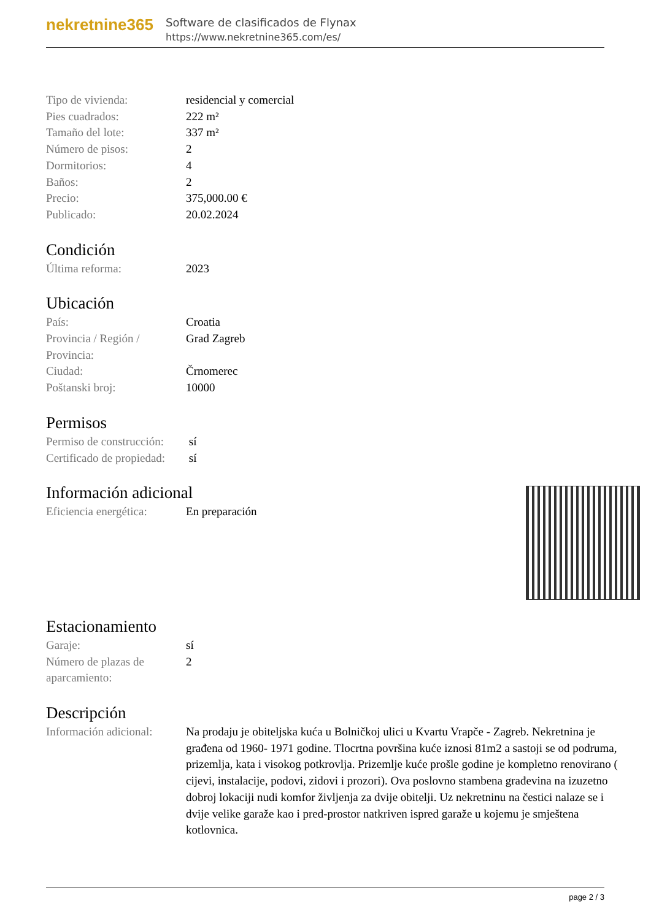nekretnine365
Software de clasificados de Flynax
https://www.nekretnine365.com/es/
| Tipo de vivienda: | residencial y comercial |
| Pies cuadrados: | 222 m² |
| Tamaño del lote: | 337 m² |
| Número de pisos: | 2 |
| Dormitorios: | 4 |
| Baños: | 2 |
| Precio: | 375,000.00 € |
| Publicado: | 20.02.2024 |
Condición
| Última reforma: | 2023 |
Ubicación
| País: | Croatia |
| Provincia / Región / Provincia: | Grad Zagreb |
| Ciudad: | Črnomerec |
| Poštanski broj: | 10000 |
Permisos
| Permiso de construcción: | sí |
| Certificado de propiedad: | sí |
Información adicional
| Eficiencia energética: | En preparación |
Estacionamiento
| Garaje: | sí |
| Número de plazas de aparcamiento: | 2 |
Descripción
| Información adicional: | Na prodaju je obiteljska kuća u Bolničkoj ulici u Kvartu Vrapče - Zagreb. Nekretnina je građena od 1960- 1971 godine. Tlocrtna površina kuće iznosi 81m2 a sastoji se od podruma, prizemlja, kata i visokog potkrovlja. Prizemlje kuće prošle godine je kompletno renovirano ( cijevi, instalacije, podovi, zidovi i prozori). Ova poslovno stambena građevina na izuzetno dobroj lokaciji nudi komfor življenja za dvije obitelji. Uz nekretninu na čestici nalaze se i dvije velike garaže kao i pred-prostor natkriven ispred garaže u kojemu je smještena kotlovnica. |
page 2 / 3